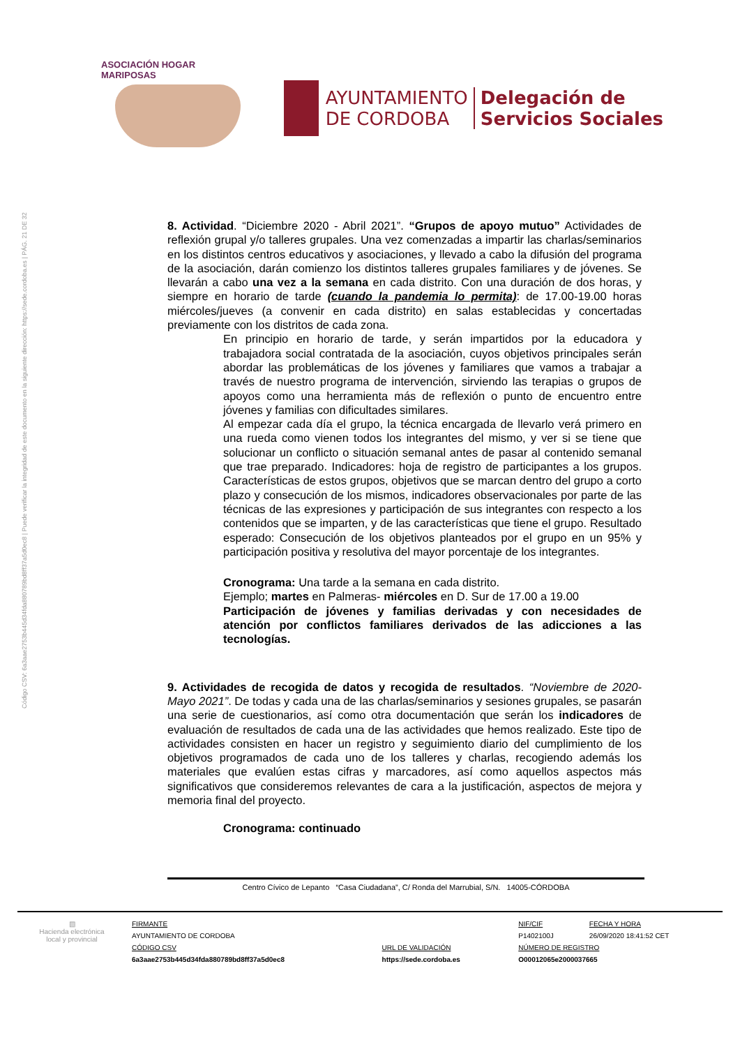ASOCIACIÓN HOGAR MARIPOSAS
AYUNTAMIENTO
DE CORDOBA
Delegación de
Servicios Sociales
Código CSV: 6a3aae2753b445d34fda880789bd8ff37a5d0ec8 | Puede verificar la integridad de este documento en la siguiente dirección: https://sede.cordoba.es | PÁG. 21 DE 32
8. Actividad. “Diciembre 2020 - Abril 2021”. “Grupos de apoyo mutuo” Actividades de reflexión grupal y/o talleres grupales. Una vez comenzadas a impartir las charlas/seminarios en los distintos centros educativos y asociaciones, y llevado a cabo la difusión del programa de la asociación, darán comienzo los distintos talleres grupales familiares y de jóvenes. Se llevarán a cabo una vez a la semana en cada distrito. Con una duración de dos horas, y siempre en horario de tarde (cuando la pandemia lo permita): de 17.00-19.00 horas miércoles/jueves (a convenir en cada distrito) en salas establecidas y concertadas previamente con los distritos de cada zona.
En principio en horario de tarde, y serán impartidos por la educadora y trabajadora social contratada de la asociación, cuyos objetivos principales serán abordar las problemáticas de los jóvenes y familiares que vamos a trabajar a través de nuestro programa de intervención, sirviendo las terapias o grupos de apoyos como una herramienta más de reflexión o punto de encuentro entre jóvenes y familias con dificultades similares.
Al empezar cada día el grupo, la técnica encargada de llevarlo verá primero en una rueda como vienen todos los integrantes del mismo, y ver si se tiene que solucionar un conflicto o situación semanal antes de pasar al contenido semanal que trae preparado. Indicadores: hoja de registro de participantes a los grupos. Características de estos grupos, objetivos que se marcan dentro del grupo a corto plazo y consecución de los mismos, indicadores observacionales por parte de las técnicas de las expresiones y participación de sus integrantes con respecto a los contenidos que se imparten, y de las características que tiene el grupo. Resultado esperado: Consecución de los objetivos planteados por el grupo en un 95% y participación positiva y resolutiva del mayor porcentaje de los integrantes.
Cronograma: Una tarde a la semana en cada distrito.
Ejemplo; martes en Palmeras- miércoles en D. Sur de 17.00 a 19.00
Participación de jóvenes y familias derivadas y con necesidades de atención por conflictos familiares derivados de las adicciones a las tecnologías.
9. Actividades de recogida de datos y recogida de resultados. “Noviembre de 2020- Mayo 2021”. De todas y cada una de las charlas/seminarios y sesiones grupales, se pasarán una serie de cuestionarios, así como otra documentación que serán los indicadores de evaluación de resultados de cada una de las actividades que hemos realizado. Este tipo de actividades consisten en hacer un registro y seguimiento diario del cumplimiento de los objetivos programados de cada uno de los talleres y charlas, recogiendo además los materiales que evalúen estas cifras y marcadores, así como aquellos aspectos más significativos que consideremos relevantes de cara a la justificación, aspectos de mejora y memoria final del proyecto.
Cronograma: continuado
Centro Cívico de Lepanto “Casa Ciudadana”, C/ Ronda del Marrubial, S/N. 14005-CÓRDOBA
| ▧ Hacienda electrónica local y provincial | FIRMANTE | | NIF/CIF | FECHA Y HORA |
| | AYUNTAMIENTO DE CORDOBA | | P1402100J | 26/09/2020 18:41:52 CET |
| | CÓDIGO CSV | URL DE VALIDACIÓN | NÚMERO DE REGISTRO | |
| | 6a3aae2753b445d34fda880789bd8ff37a5d0ec8 | https://sede.cordoba.es | O00012065e2000037665 | |